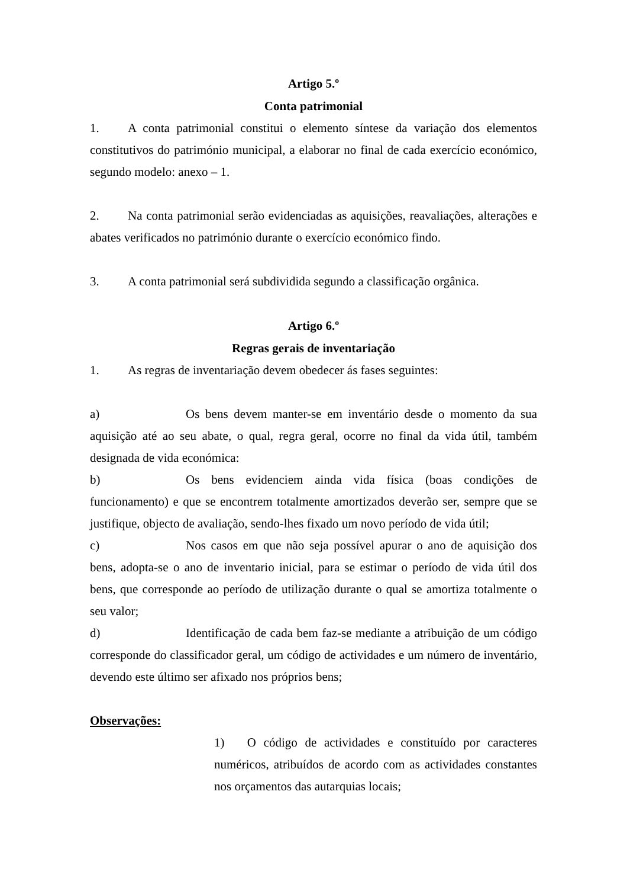Artigo 5.º
Conta patrimonial
1. A conta patrimonial constitui o elemento síntese da variação dos elementos constitutivos do património municipal, a elaborar no final de cada exercício económico, segundo modelo: anexo – 1.
2. Na conta patrimonial serão evidenciadas as aquisições, reavaliações, alterações e abates verificados no património durante o exercício económico findo.
3. A conta patrimonial será subdividida segundo a classificação orgânica.
Artigo 6.º
Regras gerais de inventariação
1. As regras de inventariação devem obedecer ás fases seguintes:
a) Os bens devem manter-se em inventário desde o momento da sua aquisição até ao seu abate, o qual, regra geral, ocorre no final da vida útil, também designada de vida económica:
b) Os bens evidenciem ainda vida física (boas condições de funcionamento) e que se encontrem totalmente amortizados deverão ser, sempre que se justifique, objecto de avaliação, sendo-lhes fixado um novo período de vida útil;
c) Nos casos em que não seja possível apurar o ano de aquisição dos bens, adopta-se o ano de inventario inicial, para se estimar o período de vida útil dos bens, que corresponde ao período de utilização durante o qual se amortiza totalmente o seu valor;
d) Identificação de cada bem faz-se mediante a atribuição de um código corresponde do classificador geral, um código de actividades e um número de inventário, devendo este último ser afixado nos próprios bens;
Observações:
1) O código de actividades e constituído por caracteres numéricos, atribuídos de acordo com as actividades constantes nos orçamentos das autarquias locais;